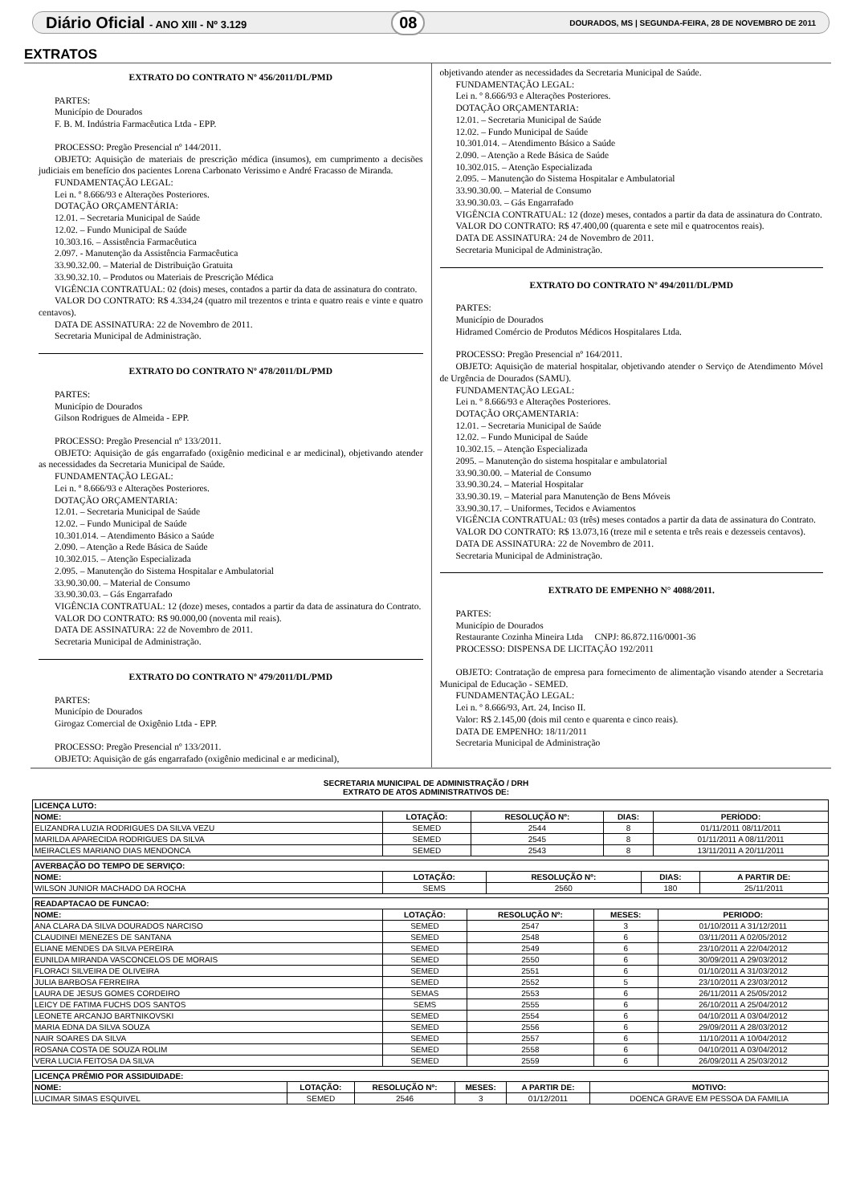Diário Oficial - ANO XIII - Nº 3.129 08 DOURADOS, MS | SEGUNDA-FEIRA, 28 DE NOVEMBRO DE 2011
EXTRATOS
EXTRATO DO CONTRATO Nº 456/2011/DL/PMD
PARTES:
Município de Dourados
F. B. M. Indústria Farmacêutica Ltda - EPP.
PROCESSO: Pregão Presencial nº 144/2011.
OBJETO: Aquisição de materiais de prescrição médica (insumos), em cumprimento a decisões judiciais em benefício dos pacientes Lorena Carbonato Verissimo e André Fracasso de Miranda.
FUNDAMENTAÇÃO LEGAL:
Lei n. º 8.666/93 e Alterações Posteriores.
DOTAÇÃO ORÇAMENTÁRIA:
12.01. – Secretaria Municipal de Saúde
12.02. – Fundo Municipal de Saúde
10.303.16. – Assistência Farmacêutica
2.097. - Manutenção da Assistência Farmacêutica
33.90.32.00. – Material de Distribuição Gratuita
33.90.32.10. – Produtos ou Materiais de Prescrição Médica
VIGÊNCIA CONTRATUAL: 02 (dois) meses, contados a partir da data de assinatura do contrato.
VALOR DO CONTRATO: R$ 4.334,24 (quatro mil trezentos e trinta e quatro reais e vinte e quatro centavos).
DATA DE ASSINATURA: 22 de Novembro de 2011.
Secretaria Municipal de Administração.
EXTRATO DO CONTRATO Nº 478/2011/DL/PMD
PARTES:
Município de Dourados
Gilson Rodrigues de Almeida - EPP.
PROCESSO: Pregão Presencial nº 133/2011.
OBJETO: Aquisição de gás engarrafado (oxigênio medicinal e ar medicinal), objetivando atender as necessidades da Secretaria Municipal de Saúde.
FUNDAMENTAÇÃO LEGAL:
Lei n. º 8.666/93 e Alterações Posteriores.
DOTAÇÃO ORÇAMENTARIA:
12.01. – Secretaria Municipal de Saúde
12.02. – Fundo Municipal de Saúde
10.301.014. – Atendimento Básico a Saúde
2.090. – Atenção a Rede Básica de Saúde
10.302.015. – Atenção Especializada
2.095. – Manutenção do Sistema Hospitalar e Ambulatorial
33.90.30.00. – Material de Consumo
33.90.30.03. – Gás Engarrafado
VIGÊNCIA CONTRATUAL: 12 (doze) meses, contados a partir da data de assinatura do Contrato.
VALOR DO CONTRATO: R$ 90.000,00 (noventa mil reais).
DATA DE ASSINATURA: 22 de Novembro de 2011.
Secretaria Municipal de Administração.
EXTRATO DO CONTRATO Nº 479/2011/DL/PMD
PARTES:
Município de Dourados
Girogaz Comercial de Oxigênio Ltda - EPP.
PROCESSO: Pregão Presencial nº 133/2011.
OBJETO: Aquisição de gás engarrafado (oxigênio medicinal e ar medicinal),
objetivando atender as necessidades da Secretaria Municipal de Saúde.
FUNDAMENTAÇÃO LEGAL:
Lei n. º 8.666/93 e Alterações Posteriores.
DOTAÇÃO ORÇAMENTARIA:
12.01. – Secretaria Municipal de Saúde
12.02. – Fundo Municipal de Saúde
10.301.014. – Atendimento Básico a Saúde
2.090. – Atenção a Rede Básica de Saúde
10.302.015. – Atenção Especializada
2.095. – Manutenção do Sistema Hospitalar e Ambulatorial
33.90.30.00. – Material de Consumo
33.90.30.03. – Gás Engarrafado
VIGÊNCIA CONTRATUAL: 12 (doze) meses, contados a partir da data de assinatura do Contrato.
VALOR DO CONTRATO: R$ 47.400,00 (quarenta e sete mil e quatrocentos reais).
DATA DE ASSINATURA: 24 de Novembro de 2011.
Secretaria Municipal de Administração.
EXTRATO DO CONTRATO Nº 494/2011/DL/PMD
PARTES:
Município de Dourados
Hidramed Comércio de Produtos Médicos Hospitalares Ltda.
PROCESSO: Pregão Presencial nº 164/2011.
OBJETO: Aquisição de material hospitalar, objetivando atender o Serviço de Atendimento Móvel de Urgência de Dourados (SAMU).
FUNDAMENTAÇÃO LEGAL:
Lei n. º 8.666/93 e Alterações Posteriores.
DOTAÇÃO ORÇAMENTARIA:
12.01. – Secretaria Municipal de Saúde
12.02. – Fundo Municipal de Saúde
10.302.15. – Atenção Especializada
2095. – Manutenção do sistema hospitalar e ambulatorial
33.90.30.00. – Material de Consumo
33.90.30.24. – Material Hospitalar
33.90.30.19. – Material para Manutenção de Bens Móveis
33.90.30.17. – Uniformes, Tecidos e Aviamentos
VIGÊNCIA CONTRATUAL: 03 (três) meses contados a partir da data de assinatura do Contrato.
VALOR DO CONTRATO: R$ 13.073,16 (treze mil e setenta e três reais e dezesseis centavos).
DATA DE ASSINATURA: 22 de Novembro de 2011.
Secretaria Municipal de Administração.
EXTRATO DE EMPENHO N° 4088/2011.
PARTES:
Município de Dourados
Restaurante Cozinha Mineira Ltda CNPJ: 86.872.116/0001-36
PROCESSO: DISPENSA DE LICITAÇÃO 192/2011
OBJETO: Contratação de empresa para fornecimento de alimentação visando atender a Secretaria Municipal de Educação - SEMED.
FUNDAMENTAÇÃO LEGAL:
Lei n. º 8.666/93, Art. 24, Inciso II.
Valor: R$ 2.145,00 (dois mil cento e quarenta e cinco reais).
DATA DE EMPENHO: 18/11/2011
Secretaria Municipal de Administração
SECRETARIA MUNICIPAL DE ADMINISTRAÇÃO / DRH
EXTRATO DE ATOS ADMINISTRATIVOS DE:
| LICENÇA LUTO: | | | | |
| --- | --- | --- | --- | --- |
| NOME: | LOTAÇÃO: | RESOLUÇÃO Nº: | DIAS: | PERÍODO: |
| ELIZANDRA LUZIA RODRIGUES DA SILVA VEZU | SEMED | 2544 | 8 | 01/11/2011 08/11/2011 |
| MARILDA APARECIDA RODRIGUES DA SILVA | SEMED | 2545 | 8 | 01/11/2011 A 08/11/2011 |
| MEIRACLES MARIANO DIAS MENDONCA | SEMED | 2543 | 8 | 13/11/2011 A 20/11/2011 |
| AVERBAÇÃO DO TEMPO DE SERVIÇO: | | | | |
| --- | --- | --- | --- | --- |
| NOME: | LOTAÇÃO: | RESOLUÇÃO Nº: | DIAS: | A PARTIR DE: |
| WILSON JUNIOR MACHADO DA ROCHA | SEMS | 2560 | 180 | 25/11/2011 |
| READAPTACAO DE FUNCAO: | | | | |
| --- | --- | --- | --- | --- |
| NOME: | LOTAÇÃO: | RESOLUÇÃO Nº: | MESES: | PERIODO: |
| ANA CLARA DA SILVA DOURADOS NARCISO | SEMED | 2547 | 3 | 01/10/2011 A 31/12/2011 |
| CLAUDINEI MENEZES DE SANTANA | SEMED | 2548 | 6 | 03/11/2011 A 02/05/2012 |
| ELIANE MENDES DA SILVA PEREIRA | SEMED | 2549 | 6 | 23/10/2011 A 22/04/2012 |
| EUNILDA MIRANDA VASCONCELOS DE MORAIS | SEMED | 2550 | 6 | 30/09/2011 A 29/03/2012 |
| FLORACI SILVEIRA DE OLIVEIRA | SEMED | 2551 | 6 | 01/10/2011 A 31/03/2012 |
| JULIA BARBOSA FERREIRA | SEMED | 2552 | 5 | 23/10/2011 A 23/03/2012 |
| LAURA DE JESUS GOMES CORDEIRO | SEMAS | 2553 | 6 | 26/11/2011 A 25/05/2012 |
| LEICY DE FATIMA FUCHS DOS SANTOS | SEMS | 2555 | 6 | 26/10/2011 A 25/04/2012 |
| LEONETE ARCANJO BARTNIKOVSKI | SEMED | 2554 | 6 | 04/10/2011 A 03/04/2012 |
| MARIA EDNA DA SILVA SOUZA | SEMED | 2556 | 6 | 29/09/2011 A 28/03/2012 |
| NAIR SOARES DA SILVA | SEMED | 2557 | 6 | 11/10/2011 A 10/04/2012 |
| ROSANA COSTA DE SOUZA ROLIM | SEMED | 2558 | 6 | 04/10/2011 A 03/04/2012 |
| VERA LUCIA FEITOSA DA SILVA | SEMED | 2559 | 6 | 26/09/2011 A 25/03/2012 |
| LICENÇA PRÊMIO POR ASSIDUIDADE: | | | | | |
| --- | --- | --- | --- | --- | --- |
| NOME: | LOTAÇÃO: | RESOLUÇÃO Nº: | MESES: | A PARTIR DE: | MOTIVO: |
| LUCIMAR SIMAS ESQUIVEL | SEMED | 2546 | 3 | 01/12/2011 | DOENCA GRAVE EM PESSOA DA FAMILIA |